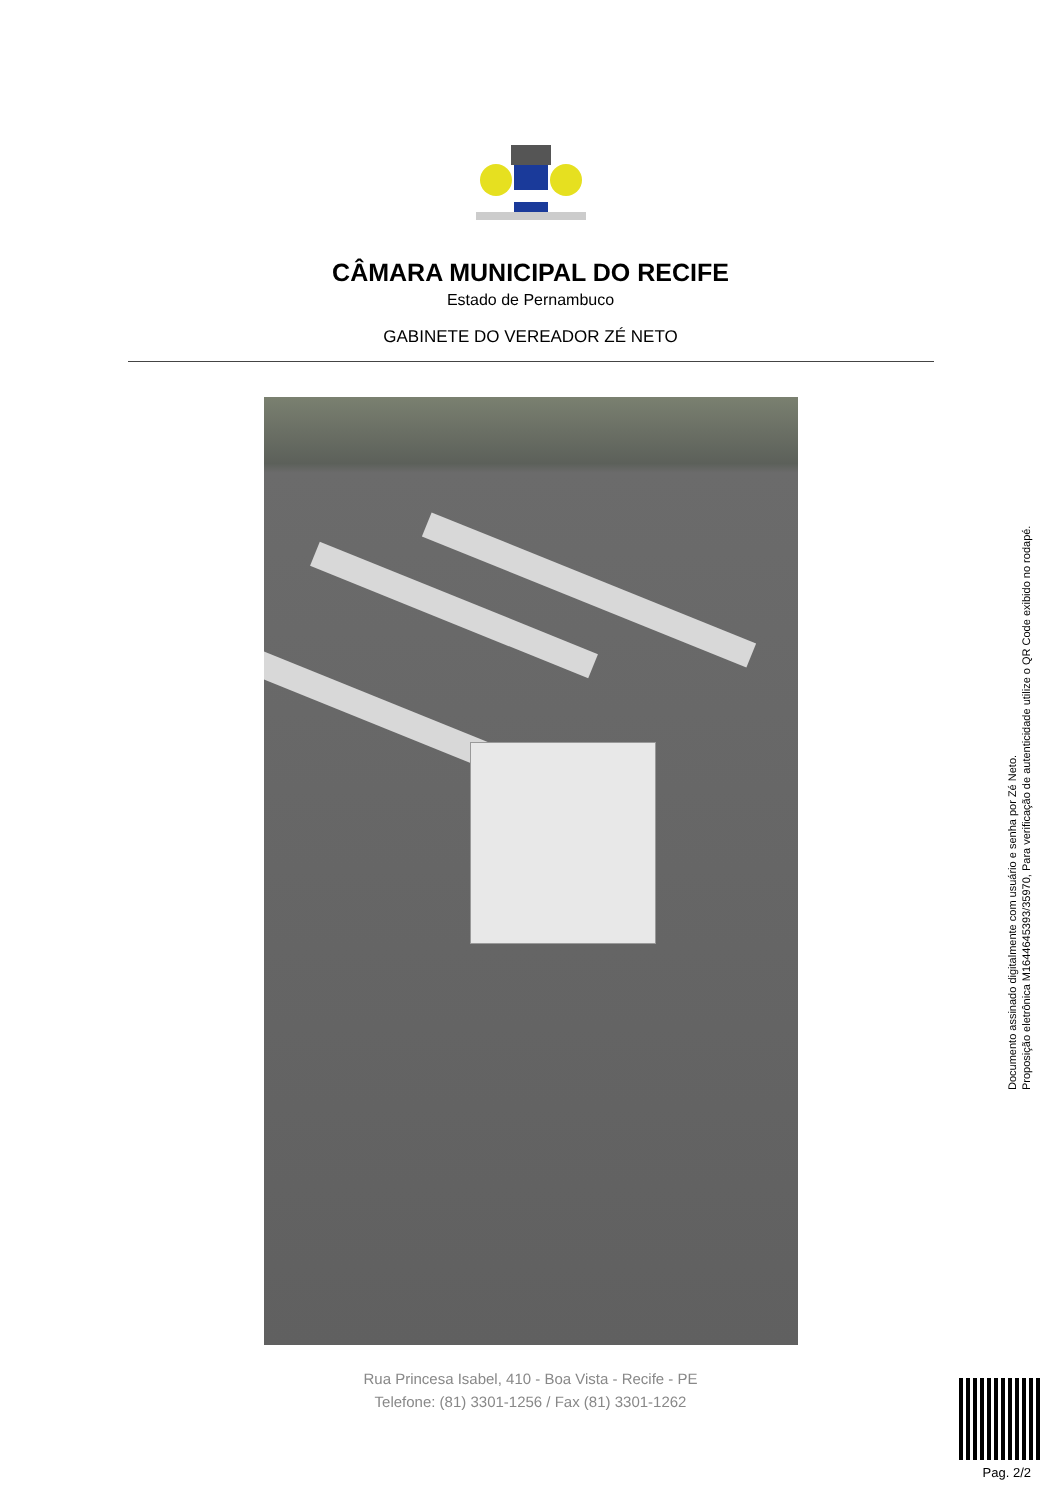CÂMARA MUNICIPAL DO RECIFE
Estado de Pernambuco
GABINETE DO VEREADOR ZÉ NETO
Rua Princesa Isabel, 410 - Boa Vista - Recife - PE
Telefone: (81) 3301-1256 / Fax (81) 3301-1262
Documento assinado digitalmente com usuário e senha por Zé Neto.
Proposição eletrônica M16446453­93/35970, Para verificação de autenticidade utilize o QR Code exibido no rodapé.
Pag. 2/2